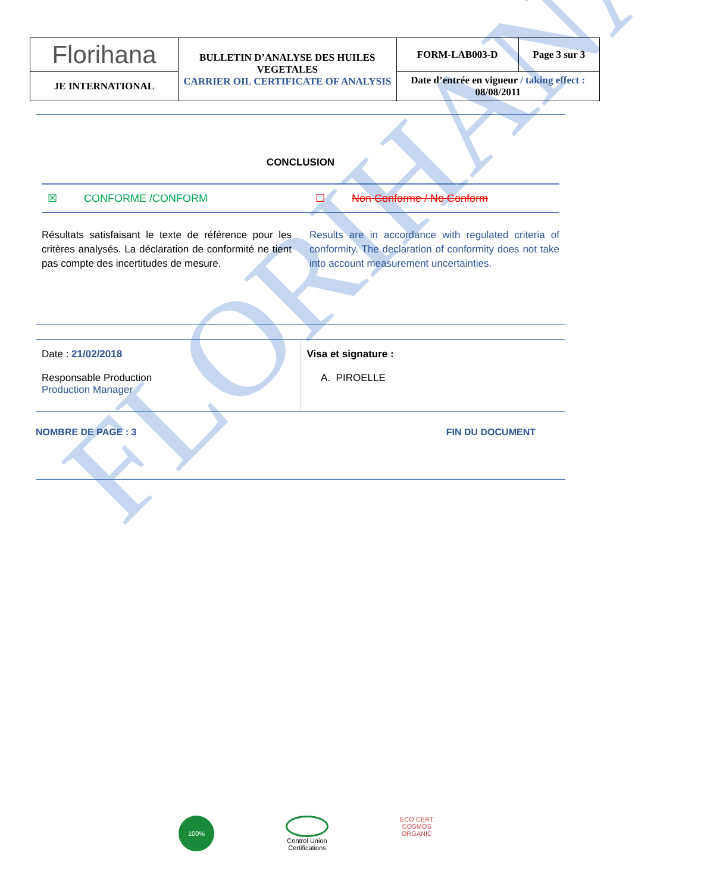FLORIHANA
| Florihana | BULLETIN D’ANALYSE DES HUILES VEGETALES CARRIER OIL CERTIFICATE OF ANALYSIS | FORM-LAB003-D | Page 3 sur 3 |
| JE INTERNATIONAL | | Date d’entrée en vigueur / taking effect : 08/08/2011 | |
CONCLUSION
☒ CONFORME /CONFORM ☐ Non Conforme / No Conform
Résultats satisfaisant le texte de référence pour les critères analysés. La déclaration de conformité ne tient pas compte des incertitudes de mesure.
Results are in accordance with regulated criteria of conformity. The declaration of conformity does not take into account measurement uncertainties.
Date : 21/02/2018
Responsable Production
Production Manager
Visa et signature :
A. PIROELLE
NOMBRE DE PAGE : 3 FIN DU DOCUMENT
100%
Control Union
Certifications
ECO CERT
COSMOS
ORGANIC